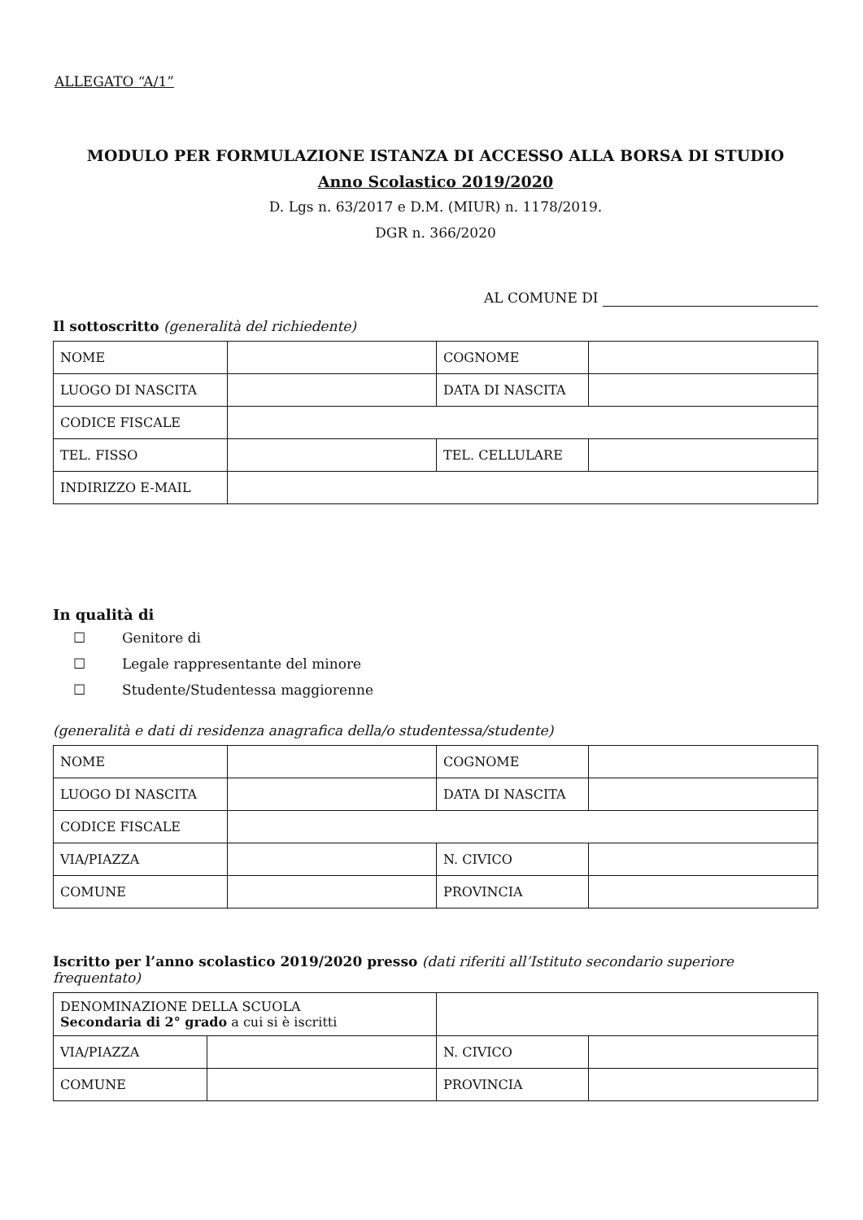ALLEGATO “A/1”
MODULO PER FORMULAZIONE ISTANZA DI ACCESSO ALLA BORSA DI STUDIO
Anno Scolastico 2019/2020
D. Lgs n. 63/2017 e D.M. (MIUR) n. 1178/2019.
DGR n. 366/2020
AL COMUNE DI
Il sottoscritto (generalità del richiedente)
| NOME | | COGNOME | |
| LUOGO DI NASCITA | | DATA DI NASCITA | |
| CODICE FISCALE | | | |
| TEL. FISSO | | TEL. CELLULARE | |
| INDIRIZZO E-MAIL | | | |
In qualità di
☐ Genitore di
☐ Legale rappresentante del minore
☐ Studente/Studentessa maggiorenne
(generalità e dati di residenza anagrafica della/o studentessa/studente)
| NOME | | COGNOME | |
| LUOGO DI NASCITA | | DATA DI NASCITA | |
| CODICE FISCALE | | | |
| VIA/PIAZZA | | N. CIVICO | |
| COMUNE | | PROVINCIA | |
Iscritto per l’anno scolastico 2019/2020 presso (dati riferiti all’Istituto secondario superiore frequentato)
| DENOMINAZIONE DELLA SCUOLA Secondaria di 2° grado a cui si è iscritti | | | |
| VIA/PIAZZA | | N. CIVICO | |
| COMUNE | | PROVINCIA | |